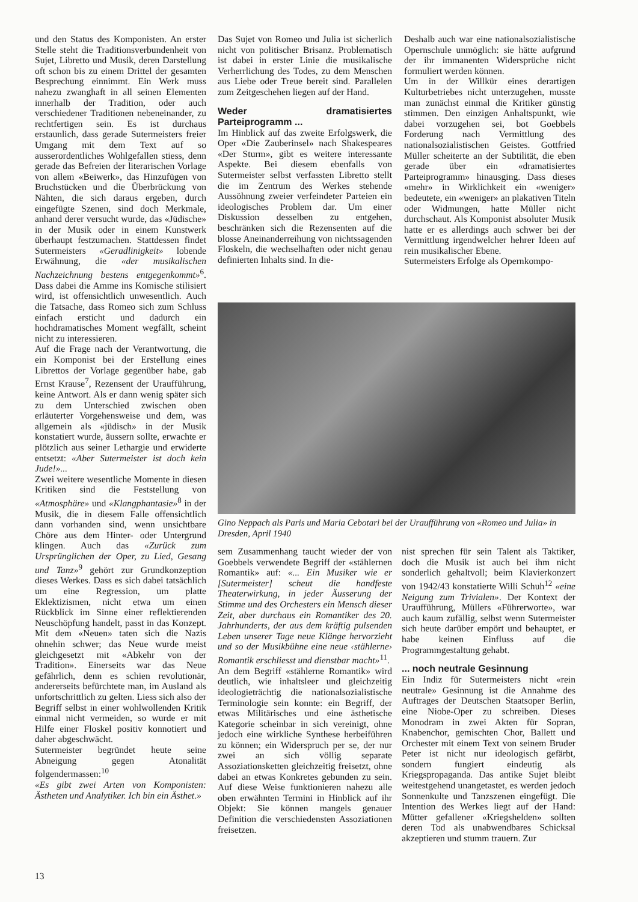und den Status des Komponisten. An erster Stelle steht die Traditionsverbundenheit von Sujet, Libretto und Musik, deren Darstellung oft schon bis zu einem Drittel der gesamten Besprechung einnimmt. Ein Werk muss nahezu zwanghaft in all seinen Elementen innerhalb der Tradition, oder auch verschiedener Traditionen nebeneinander, zu rechtfertigen sein. Es ist durchaus erstaunlich, dass gerade Sutermeisters freier Umgang mit dem Text auf so ausserordentliches Wohlgefallen stiess, denn gerade das Befreien der literarischen Vorlage von allem «Beiwerk», das Hinzufügen von Bruchstücken und die Überbrückung von Nähten, die sich daraus ergeben, durch eingefügte Szenen, sind doch Merkmale, anhand derer versucht wurde, das «Jüdische» in der Musik oder in einem Kunstwerk überhaupt festzumachen. Stattdessen findet Sutermeisters «Geradlinigkeit» lobende Erwähnung, die «der musikalischen Nachzeichnung bestens entgegenkommt»<sup>6</sup>. Dass dabei die Amme ins Komische stilisiert wird, ist offensichtlich unwesentlich. Auch die Tatsache, dass Romeo sich zum Schluss einfach ersticht und dadurch ein hochdramatisches Moment wegfällt, scheint nicht zu interessieren.
Auf die Frage nach der Verantwortung, die ein Komponist bei der Erstellung eines Librettos der Vorlage gegenüber habe, gab Ernst Krause<sup>7</sup>, Rezensent der Uraufführung, keine Antwort. Als er dann wenig später sich zu dem Unterschied zwischen oben erläuterter Vorgehensweise und dem, was allgemein als «jüdisch» in der Musik konstatiert wurde, äussern sollte, erwachte er plötzlich aus seiner Lethargie und erwiderte entsetzt: «Aber Sutermeister ist doch kein Jude!»...
Zwei weitere wesentliche Momente in diesen Kritiken sind die Feststellung von «Atmosphäre» und «Klangphantasie»<sup>8</sup> in der Musik, die in diesem Falle offensichtlich dann vorhanden sind, wenn unsichtbare Chöre aus dem Hinter- oder Untergrund klingen. Auch das «Zurück zum Ursprünglichen der Oper, zu Lied, Gesang und Tanz»<sup>9</sup> gehört zur Grundkonzeption dieses Werkes. Dass es sich dabei tatsächlich um eine Regression, um platte Eklektizismen, nicht etwa um einen Rückblick im Sinne einer reflektierenden Neuschöpfung handelt, passt in das Konzept. Mit dem «Neuen» taten sich die Nazis ohnehin schwer; das Neue wurde meist gleichgesetzt mit «Abkehr von der Tradition». Einerseits war das Neue gefährlich, denn es schien revolutionär, andererseits befürchtete man, im Ausland als unfortschrittlich zu gelten. Liess sich also der Begriff selbst in einer wohlwollenden Kritik einmal nicht vermeiden, so wurde er mit Hilfe einer Floskel positiv konnotiert und daher abgeschwächt.
Sutermeister begründet heute seine Abneigung gegen Atonalität folgendermassen:<sup>10</sup>
«Es gibt zwei Arten von Komponisten: Ästheten und Analytiker. Ich bin ein Ästhet.»
Das Sujet von Romeo und Julia ist sicherlich nicht von politischer Brisanz. Problematisch ist dabei in erster Linie die musikalische Verherrlichung des Todes, zu dem Menschen aus Liebe oder Treue bereit sind. Parallelen zum Zeitgeschehen liegen auf der Hand.
Weder dramatisiertes Parteiprogramm ...
Im Hinblick auf das zweite Erfolgswerk, die Oper «Die Zauberinsel» nach Shakespeares «Der Sturm», gibt es weitere interessante Aspekte. Bei diesem ebenfalls von Sutermeister selbst verfassten Libretto stellt die im Zentrum des Werkes stehende Aussöhnung zweier verfeindeter Parteien ein ideologisches Problem dar. Um einer Diskussion desselben zu entgehen, beschränken sich die Rezensenten auf die blosse Aneinanderreihung von nichtssagenden Floskeln, die wechselhaften oder nicht genau definierten Inhalts sind. In die-
Deshalb auch war eine nationalsozialistische Opernschule unmöglich: sie hätte aufgrund der ihr immanenten Widersprüche nicht formuliert werden können.
Um in der Willkür eines derartigen Kulturbetriebes nicht unterzugehen, musste man zunächst einmal die Kritiker günstig stimmen. Den einzigen Anhaltspunkt, wie dabei vorzugehen sei, bot Goebbels Forderung nach Vermittlung des nationalsozialistischen Geistes. Gottfried Müller scheiterte an der Subtilität, die eben gerade über ein «dramatisiertes Parteiprogramm» hinausging. Dass dieses «mehr» in Wirklichkeit ein «weniger» bedeutete, ein «weniger» an plakativen Titeln oder Widmungen, hatte Müller nicht durchschaut. Als Komponist absoluter Musik hatte er es allerdings auch schwer bei der Vermittlung irgendwelcher hehrer Ideen auf rein musikalischer Ebene.
Sutermeisters Erfolge als Opernkompo-
Gino Neppach als Paris und Maria Cebotari bei der Uraufführung von «Romeo und Julia» in Dresden, April 1940
sem Zusammenhang taucht wieder der von Goebbels verwendete Begriff der «stählernen Romantik» auf: «... Ein Musiker wie er [Sutermeister] scheut die handfeste Theaterwirkung, in jeder Äusserung der Stimme und des Orchesters ein Mensch dieser Zeit, aber durchaus ein Romantiker des 20. Jahrhunderts, der aus dem kräftig pulsenden Leben unserer Tage neue Klänge hervorzieht und so der Musikbühne eine neue ‹stählerne› Romantik erschliesst und dienstbar macht»<sup>11</sup>.
An dem Begriff «stählerne Romantik» wird deutlich, wie inhaltsleer und gleichzeitig ideologieträchtig die nationalsozialistische Terminologie sein konnte: ein Begriff, der etwas Militärisches und eine ästhetische Kategorie scheinbar in sich vereinigt, ohne jedoch eine wirkliche Synthese herbeiführen zu können; ein Widerspruch per se, der nur zwei an sich völlig separate Assoziationsketten gleichzeitig freisetzt, ohne dabei an etwas Konkretes gebunden zu sein. Auf diese Weise funktionieren nahezu alle oben erwähnten Termini in Hinblick auf ihr Objekt: Sie können mangels genauer Definition die verschiedensten Assoziationen freisetzen.
nist sprechen für sein Talent als Taktiker, doch die Musik ist auch bei ihm nicht sonderlich gehaltvoll; beim Klavierkonzert von 1942/43 konstatierte Willi Schuh<sup>12</sup> «eine Neigung zum Trivialen». Der Kontext der Uraufführung, Müllers «Führerworte», war auch kaum zufällig, selbst wenn Sutermeister sich heute darüber empört und behauptet, er habe keinen Einfluss auf die Programmgestaltung gehabt.
... noch neutrale Gesinnung
Ein Indiz für Sutermeisters nicht «rein neutrale» Gesinnung ist die Annahme des Auftrages der Deutschen Staatsoper Berlin, eine Niobe-Oper zu schreiben. Dieses Monodram in zwei Akten für Sopran, Knabenchor, gemischten Chor, Ballett und Orchester mit einem Text von seinem Bruder Peter ist nicht nur ideologisch gefärbt, sondern fungiert eindeutig als Kriegspropaganda. Das antike Sujet bleibt weitestgehend unangetastet, es werden jedoch Sonnenkulte und Tanzszenen eingefügt. Die Intention des Werkes liegt auf der Hand: Mütter gefallener «Kriegshelden» sollten deren Tod als unabwendbares Schicksal akzeptieren und stumm trauern. Zur
13